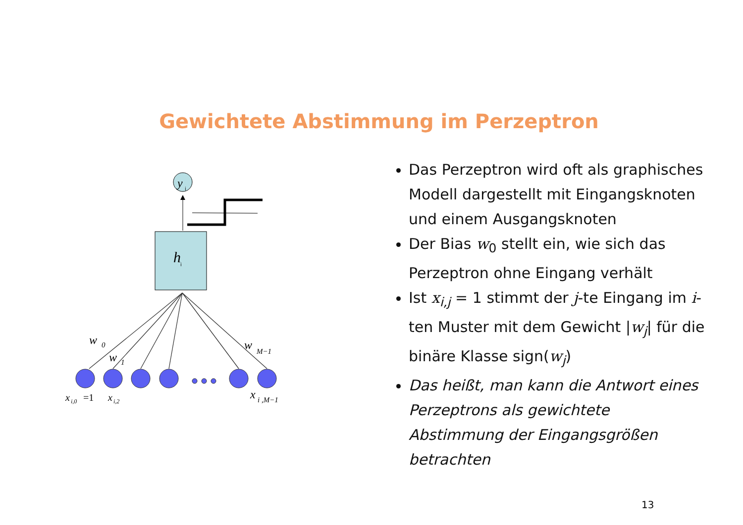Gewichtete Abstimmung im Perzeptron
y
i
h
i
w
0
w
1
w
M−1
x
i,0
=1
x
i,2
x
i ,M−1
Das Perzeptron wird oft als graphisches Modell dargestellt mit Eingangsknoten und einem Ausgangsknoten
Der Bias w<sub>0</sub> stellt ein, wie sich das Perzeptron ohne Eingang verhält
Ist x<sub>i,j</sub> = 1 stimmt der j-te Eingang im i-ten Muster mit dem Gewicht |w<sub>j</sub>| für die binäre Klasse sign(w<sub>j</sub>)
Das heißt, man kann die Antwort eines Perzeptrons als gewichtete Abstimmung der Eingangsgrößen betrachten
13